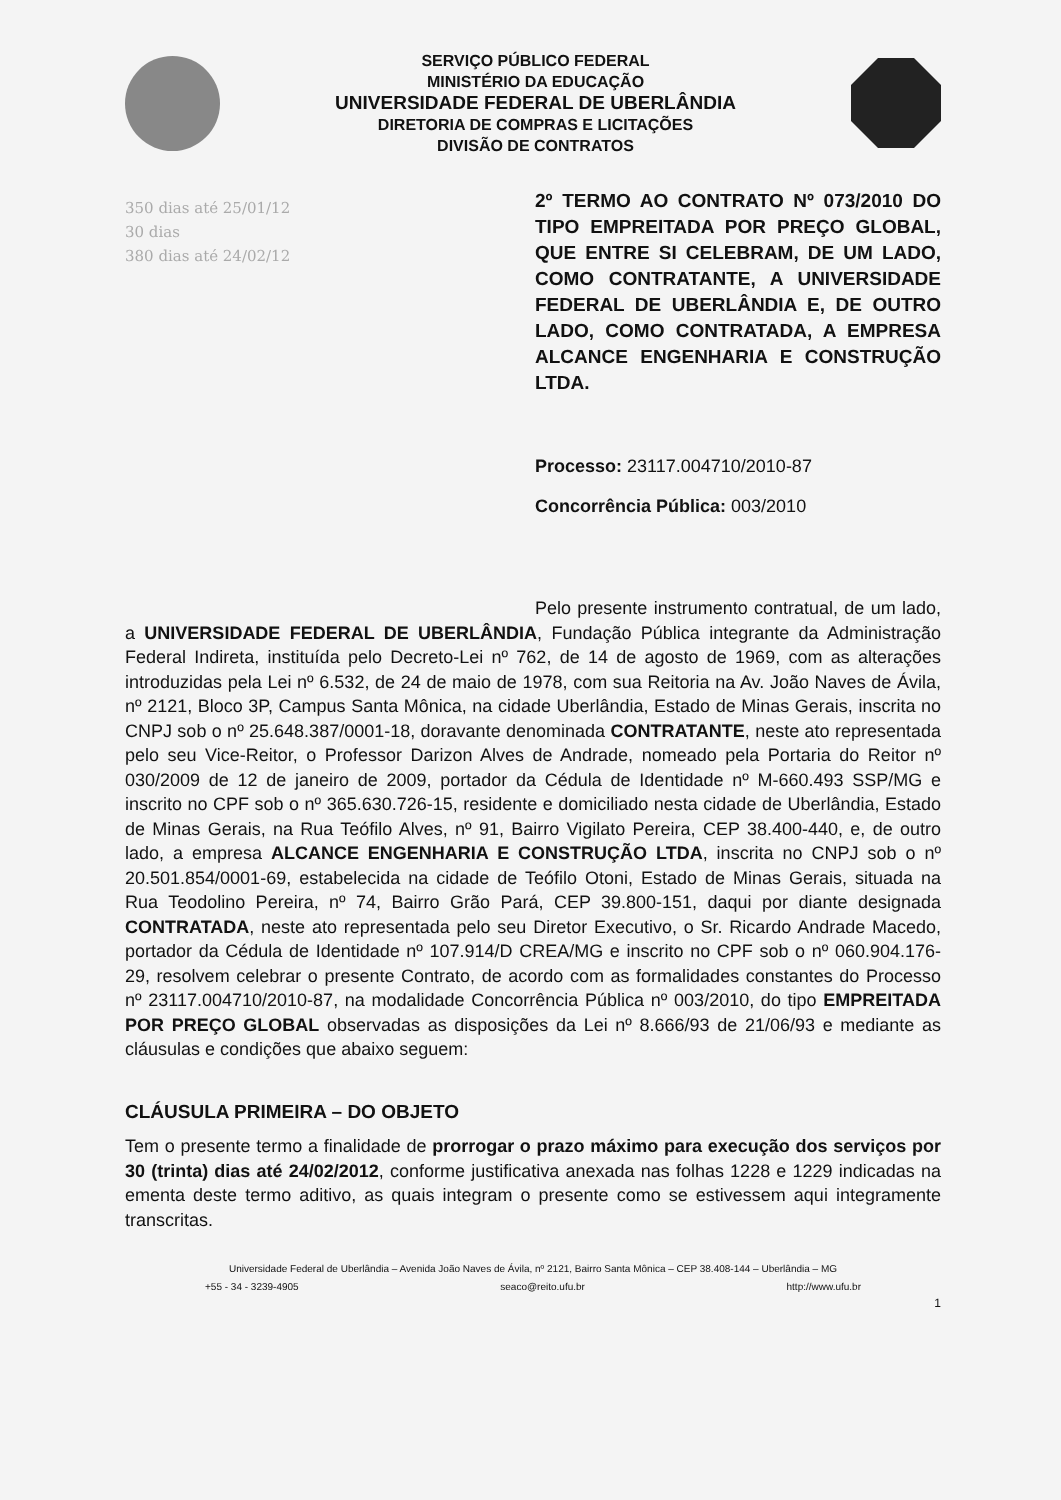SERVIÇO PÚBLICO FEDERAL
MINISTÉRIO DA EDUCAÇÃO
UNIVERSIDADE FEDERAL DE UBERLÂNDIA
DIRETORIA DE COMPRAS E LICITAÇÕES
DIVISÃO DE CONTRATOS
350 dias até 25/01/12
30 dias
380 dias até 24/02/12
2º TERMO AO CONTRATO Nº 073/2010 DO TIPO EMPREITADA POR PREÇO GLOBAL, QUE ENTRE SI CELEBRAM, DE UM LADO, COMO CONTRATANTE, A UNIVERSIDADE FEDERAL DE UBERLÂNDIA E, DE OUTRO LADO, COMO CONTRATADA, A EMPRESA ALCANCE ENGENHARIA E CONSTRUÇÃO LTDA.
Processo: 23117.004710/2010-87
Concorrência Pública: 003/2010
Pelo presente instrumento contratual, de um lado, a UNIVERSIDADE FEDERAL DE UBERLÂNDIA, Fundação Pública integrante da Administração Federal Indireta, instituída pelo Decreto-Lei nº 762, de 14 de agosto de 1969, com as alterações introduzidas pela Lei nº 6.532, de 24 de maio de 1978, com sua Reitoria na Av. João Naves de Ávila, nº 2121, Bloco 3P, Campus Santa Mônica, na cidade Uberlândia, Estado de Minas Gerais, inscrita no CNPJ sob o nº 25.648.387/0001-18, doravante denominada CONTRATANTE, neste ato representada pelo seu Vice-Reitor, o Professor Darizon Alves de Andrade, nomeado pela Portaria do Reitor nº 030/2009 de 12 de janeiro de 2009, portador da Cédula de Identidade nº M-660.493 SSP/MG e inscrito no CPF sob o nº 365.630.726-15, residente e domiciliado nesta cidade de Uberlândia, Estado de Minas Gerais, na Rua Teófilo Alves, nº 91, Bairro Vigilato Pereira, CEP 38.400-440, e, de outro lado, a empresa ALCANCE ENGENHARIA E CONSTRUÇÃO LTDA, inscrita no CNPJ sob o nº 20.501.854/0001-69, estabelecida na cidade de Teófilo Otoni, Estado de Minas Gerais, situada na Rua Teodolino Pereira, nº 74, Bairro Grão Pará, CEP 39.800-151, daqui por diante designada CONTRATADA, neste ato representada pelo seu Diretor Executivo, o Sr. Ricardo Andrade Macedo, portador da Cédula de Identidade nº 107.914/D CREA/MG e inscrito no CPF sob o nº 060.904.176-29, resolvem celebrar o presente Contrato, de acordo com as formalidades constantes do Processo nº 23117.004710/2010-87, na modalidade Concorrência Pública nº 003/2010, do tipo EMPREITADA POR PREÇO GLOBAL observadas as disposições da Lei nº 8.666/93 de 21/06/93 e mediante as cláusulas e condições que abaixo seguem:
CLÁUSULA PRIMEIRA – DO OBJETO
Tem o presente termo a finalidade de prorrogar o prazo máximo para execução dos serviços por 30 (trinta) dias até 24/02/2012, conforme justificativa anexada nas folhas 1228 e 1229 indicadas na ementa deste termo aditivo, as quais integram o presente como se estivessem aqui integramente transcritas.
Universidade Federal de Uberlândia – Avenida João Naves de Ávila, nº 2121, Bairro Santa Mônica – CEP 38.408-144 – Uberlândia – MG
+55 - 34 - 3239-4905 seaco@reito.ufu.br http://www.ufu.br
1